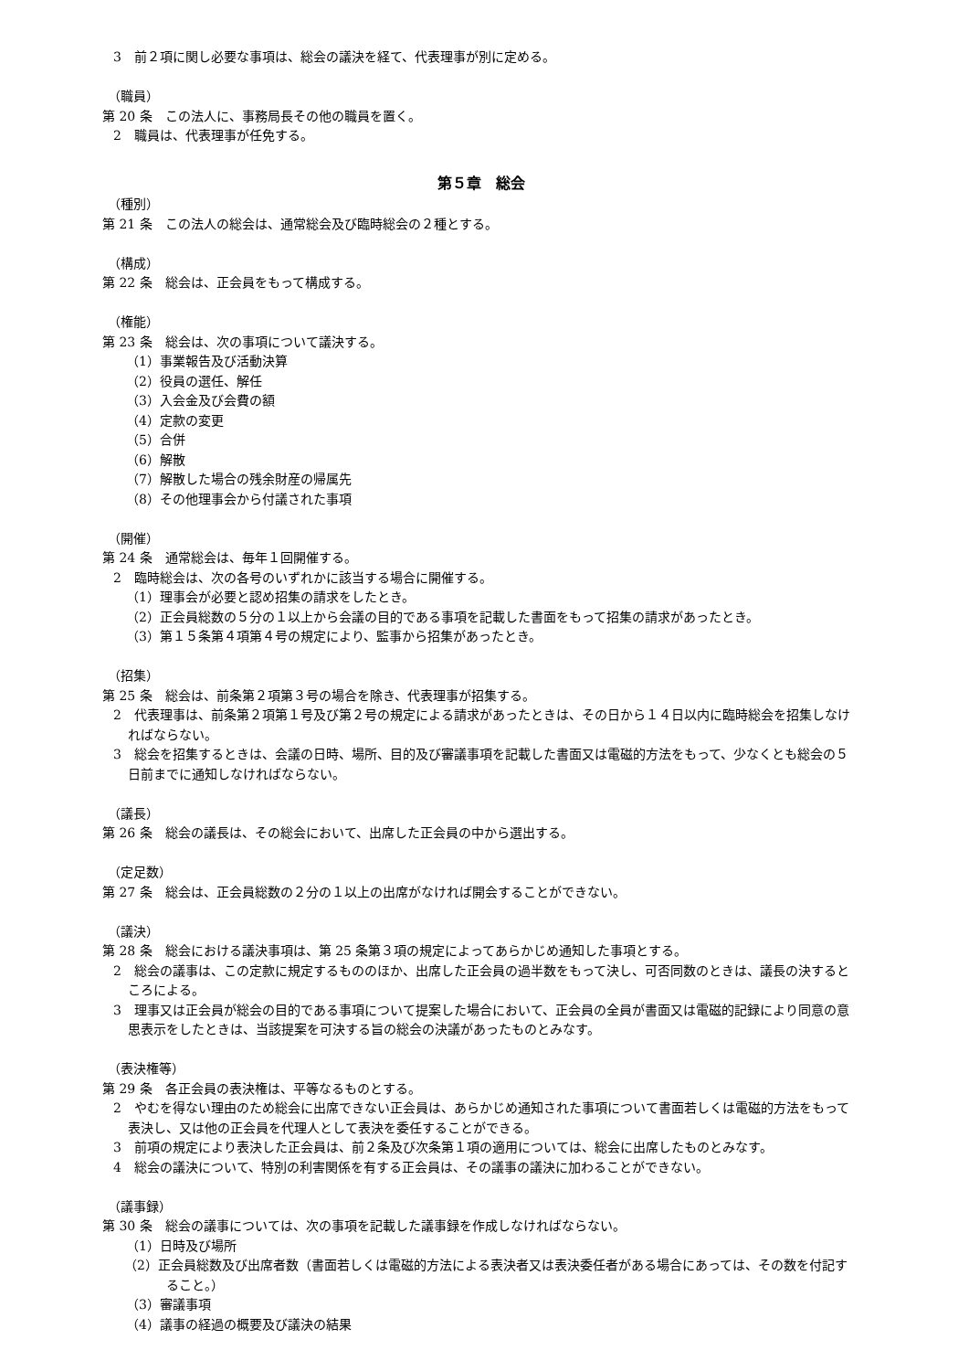3　前２項に関し必要な事項は、総会の議決を経て、代表理事が別に定める。
（職員）
第 20 条　この法人に、事務局長その他の職員を置く。
2　職員は、代表理事が任免する。
第５章　総会
（種別）
第 21 条　この法人の総会は、通常総会及び臨時総会の２種とする。
（構成）
第 22 条　総会は、正会員をもって構成する。
（権能）
第 23 条　総会は、次の事項について議決する。
（1）事業報告及び活動決算
（2）役員の選任、解任
（3）入会金及び会費の額
（4）定款の変更
（5）合併
（6）解散
（7）解散した場合の残余財産の帰属先
（8）その他理事会から付議された事項
（開催）
第 24 条　通常総会は、毎年１回開催する。
2　臨時総会は、次の各号のいずれかに該当する場合に開催する。
（1）理事会が必要と認め招集の請求をしたとき。
（2）正会員総数の５分の１以上から会議の目的である事項を記載した書面をもって招集の請求があったとき。
（3）第１５条第４項第４号の規定により、監事から招集があったとき。
（招集）
第 25 条　総会は、前条第２項第３号の場合を除き、代表理事が招集する。
2　代表理事は、前条第２項第１号及び第２号の規定による請求があったときは、その日から１４日以内に臨時総会を招集しなければならない。
3　総会を招集するときは、会議の日時、場所、目的及び審議事項を記載した書面又は電磁的方法をもって、少なくとも総会の５日前までに通知しなければならない。
（議長）
第 26 条　総会の議長は、その総会において、出席した正会員の中から選出する。
（定足数）
第 27 条　総会は、正会員総数の２分の１以上の出席がなければ開会することができない。
（議決）
第 28 条　総会における議決事項は、第 25 条第３項の規定によってあらかじめ通知した事項とする。
2　総会の議事は、この定款に規定するもののほか、出席した正会員の過半数をもって決し、可否同数のときは、議長の決するところによる。
3　理事又は正会員が総会の目的である事項について提案した場合において、正会員の全員が書面又は電磁的記録により同意の意思表示をしたときは、当該提案を可決する旨の総会の決議があったものとみなす。
（表決権等）
第 29 条　各正会員の表決権は、平等なるものとする。
2　やむを得ない理由のため総会に出席できない正会員は、あらかじめ通知された事項について書面若しくは電磁的方法をもって表決し、又は他の正会員を代理人として表決を委任することができる。
3　前項の規定により表決した正会員は、前２条及び次条第１項の適用については、総会に出席したものとみなす。
4　総会の議決について、特別の利害関係を有する正会員は、その議事の議決に加わることができない。
（議事録）
第 30 条　総会の議事については、次の事項を記載した議事録を作成しなければならない。
（1）日時及び場所
（2）正会員総数及び出席者数（書面若しくは電磁的方法による表決者又は表決委任者がある場合にあっては、その数を付記すること。）
（3）審議事項
（4）議事の経過の概要及び議決の結果